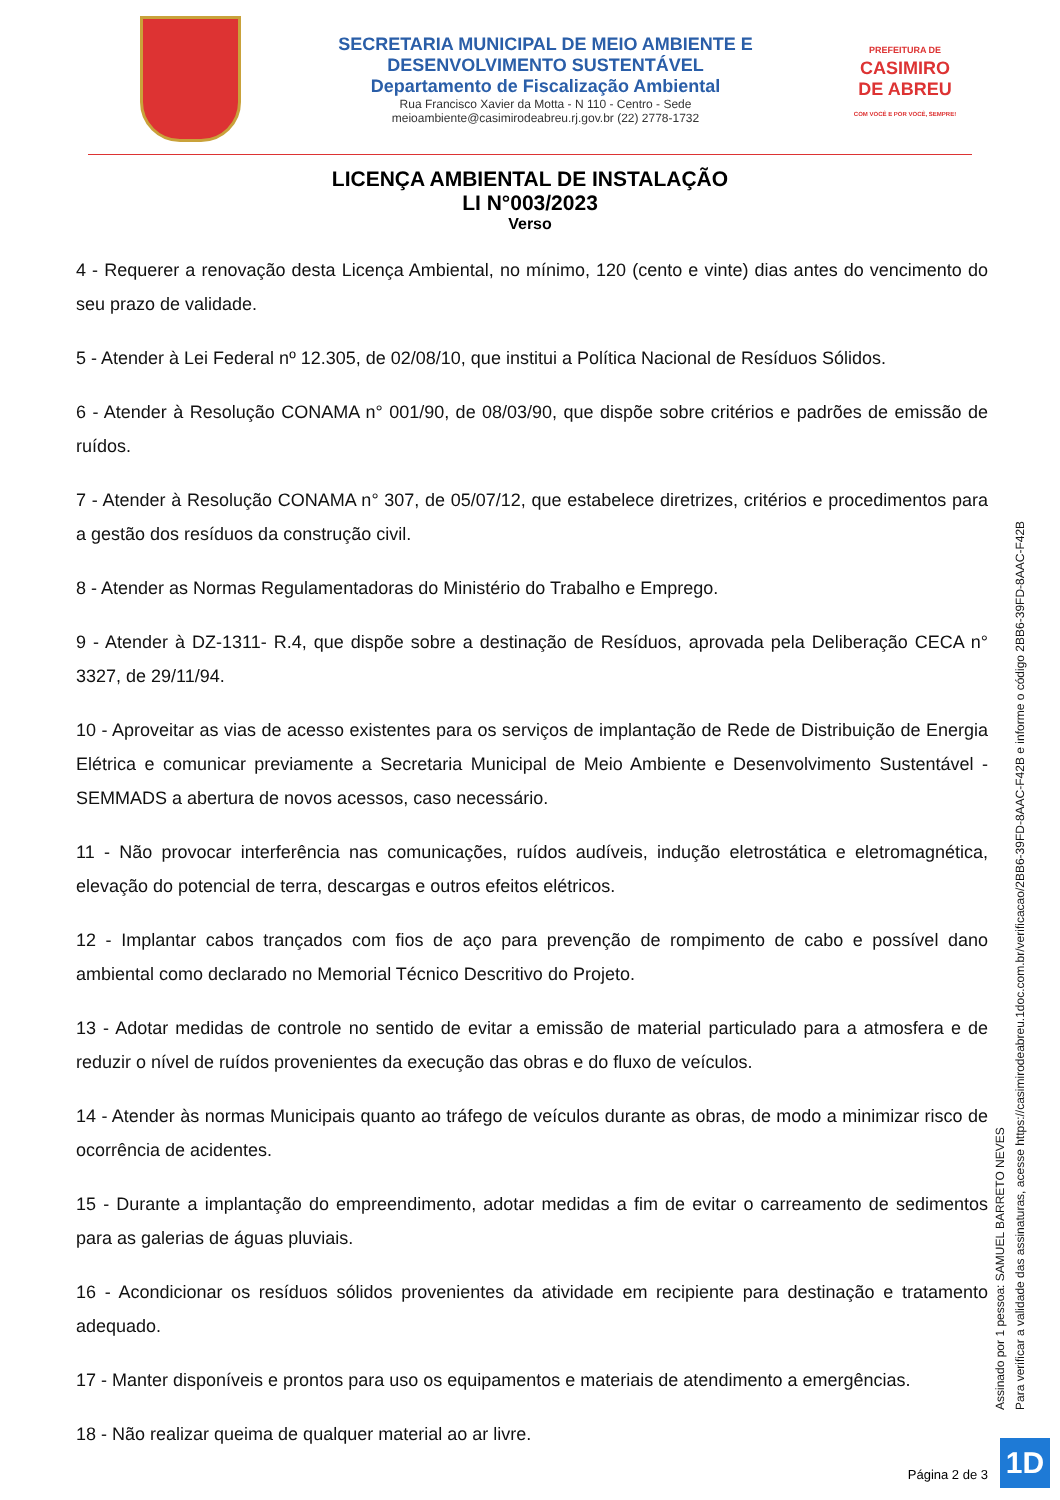SECRETARIA MUNICIPAL DE MEIO AMBIENTE E
DESENVOLVIMENTO SUSTENTÁVEL
Departamento de Fiscalização Ambiental
Rua Francisco Xavier da Motta - N 110 - Centro - Sede
meioambiente@casimirodeabreu.rj.gov.br (22) 2778-1732
PREFEITURA DE
CASIMIRO DE ABREU
COM VOCÊ E POR VOCÊ, SEMPRE!
LICENÇA AMBIENTAL DE INSTALAÇÃO
LI N°003/2023
Verso
4 - Requerer a renovação desta Licença Ambiental, no mínimo, 120 (cento e vinte) dias antes do vencimento do seu prazo de validade.
5 - Atender à Lei Federal nº 12.305, de 02/08/10, que institui a Política Nacional de Resíduos Sólidos.
6 - Atender à Resolução CONAMA n° 001/90, de 08/03/90, que dispõe sobre critérios e padrões de emissão de ruídos.
7 - Atender à Resolução CONAMA n° 307, de 05/07/12, que estabelece diretrizes, critérios e procedimentos para a gestão dos resíduos da construção civil.
8 - Atender as Normas Regulamentadoras do Ministério do Trabalho e Emprego.
9 - Atender à DZ-1311- R.4, que dispõe sobre a destinação de Resíduos, aprovada pela Deliberação CECA n° 3327, de 29/11/94.
10 - Aproveitar as vias de acesso existentes para os serviços de implantação de Rede de Distribuição de Energia Elétrica e comunicar previamente a Secretaria Municipal de Meio Ambiente e Desenvolvimento Sustentável - SEMMADS a abertura de novos acessos, caso necessário.
11 - Não provocar interferência nas comunicações, ruídos audíveis, indução eletrostática e eletromagnética, elevação do potencial de terra, descargas e outros efeitos elétricos.
12 - Implantar cabos trançados com fios de aço para prevenção de rompimento de cabo e possível dano ambiental como declarado no Memorial Técnico Descritivo do Projeto.
13 - Adotar medidas de controle no sentido de evitar a emissão de material particulado para a atmosfera e de reduzir o nível de ruídos provenientes da execução das obras e do fluxo de veículos.
14 - Atender às normas Municipais quanto ao tráfego de veículos durante as obras, de modo a minimizar risco de ocorrência de acidentes.
15 - Durante a implantação do empreendimento, adotar medidas a fim de evitar o carreamento de sedimentos para as galerias de águas pluviais.
16 - Acondicionar os resíduos sólidos provenientes da atividade em recipiente para destinação e tratamento adequado.
17 - Manter disponíveis e prontos para uso os equipamentos e materiais de atendimento a emergências.
18 - Não realizar queima de qualquer material ao ar livre.
Assinado por 1 pessoa: SAMUEL BARRETO NEVES
Para verificar a validade das assinaturas, acesse https://casimirodeabreu.1doc.com.br/verificacao/2BB6-39FD-8AAC-F42B e informe o código 2BB6-39FD-8AAC-F42B
Página 2 de 3 1D